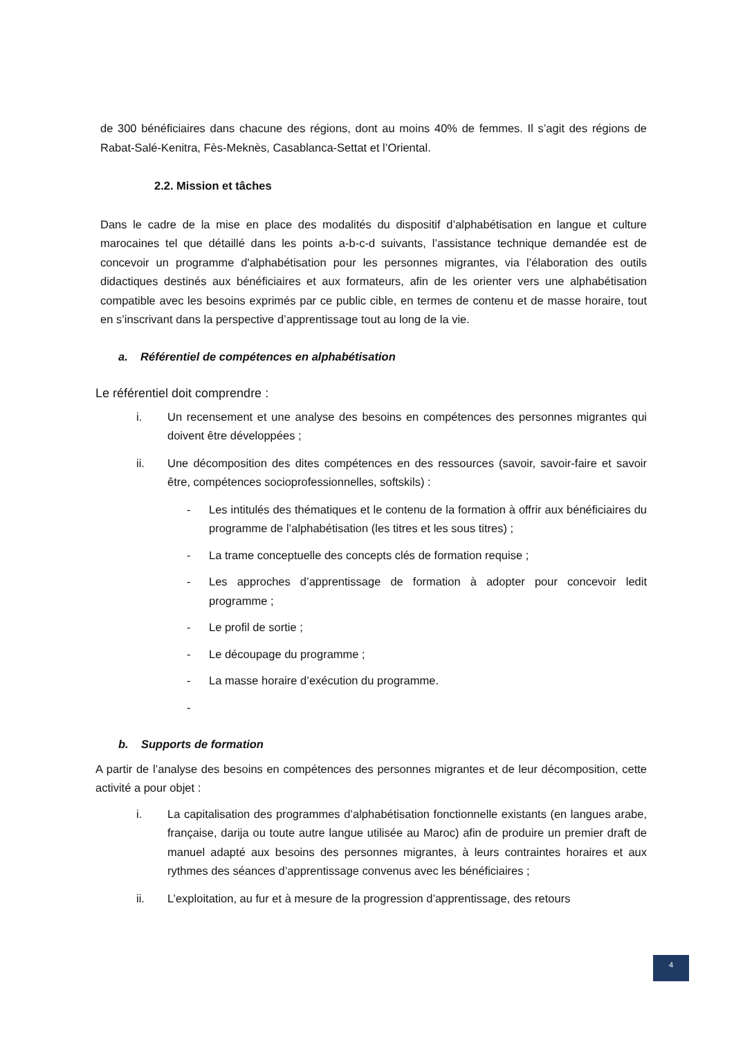de 300 bénéficiaires dans chacune des régions, dont au moins 40% de femmes. Il s’agit des régions de Rabat-Salé-Kenitra, Fès-Meknès, Casablanca-Settat et l’Oriental.
2.2. Mission et tâches
Dans le cadre de la mise en place des modalités du dispositif d’alphabétisation en langue et culture marocaines tel que détaillé dans les points a-b-c-d suivants, l’assistance technique demandée est de concevoir un programme d'alphabétisation pour les personnes migrantes, via l’élaboration des outils didactiques destinés aux bénéficiaires et aux formateurs, afin de les orienter vers une alphabétisation compatible avec les besoins exprimés par ce public cible, en termes de contenu et de masse horaire, tout en s’inscrivant dans la perspective d’apprentissage tout au long de la vie.
a. Référentiel de compétences en alphabétisation
Le référentiel doit comprendre :
i. Un recensement et une analyse des besoins en compétences des personnes migrantes qui doivent être développées ;
ii. Une décomposition des dites compétences en des ressources (savoir, savoir-faire et savoir être, compétences socioprofessionnelles, softskils) :
- Les intitulés des thématiques et le contenu de la formation à offrir aux bénéficiaires du programme de l’alphabétisation (les titres et les sous titres) ;
- La trame conceptuelle des concepts clés de formation requise ;
- Les approches d’apprentissage de formation à adopter pour concevoir ledit programme ;
- Le profil de sortie ;
- Le découpage du programme ;
- La masse horaire d’exécution du programme.
-
b. Supports de formation
A partir de l’analyse des besoins en compétences des personnes migrantes et de leur décomposition, cette activité a pour objet :
i. La capitalisation des programmes d’alphabétisation fonctionnelle existants (en langues arabe, française, darija ou toute autre langue utilisée au Maroc) afin de produire un premier draft de manuel adapté aux besoins des personnes migrantes, à leurs contraintes horaires et aux rythmes des séances d’apprentissage convenus avec les bénéficiaires ;
ii. L’exploitation, au fur et à mesure de la progression d’apprentissage, des retours
4